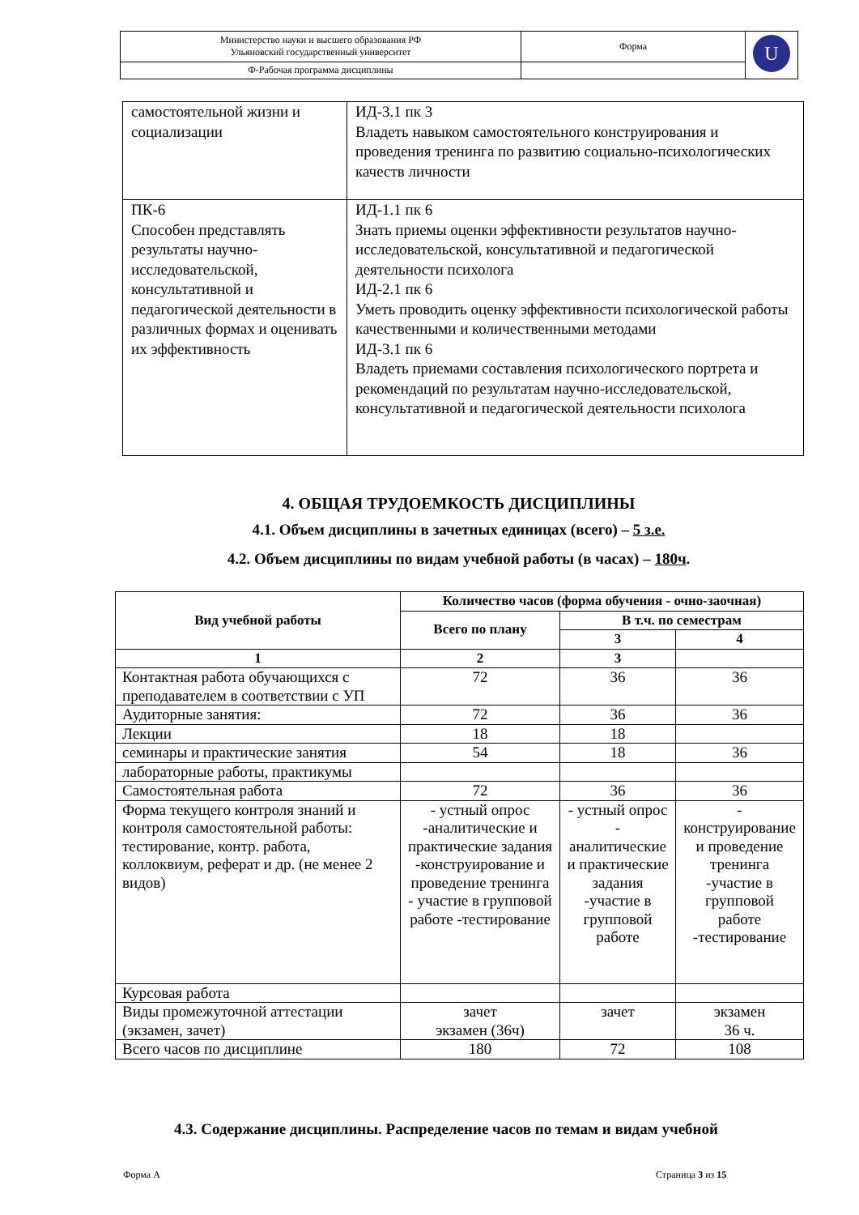| Министерство науки и высшего образования РФ Ульяновский государственный университет | Форма | U |
| Ф-Рабочая программа дисциплины | | |
| самостоятельной жизни и социализации | ИД-3.1 пк 3 Владеть навыком самостоятельного конструирования и проведения тренинга по развитию социально-психологических качеств личности |
| ПК-6 Способен представлять результаты научно-исследовательской, консультативной и педагогической деятельности в различных формах и оценивать их эффективность | ИД-1.1 пк 6 Знать приемы оценки эффективности результатов научно-исследовательской, консультативной и педагогической деятельности психолога ИД-2.1 пк 6 Уметь проводить оценку эффективности психологической работы качественными и количественными методами ИД-3.1 пк 6 Владеть приемами составления психологического портрета и рекомендаций по результатам научно-исследовательской, консультативной и педагогической деятельности психолога |
4. ОБЩАЯ ТРУДОЕМКОСТЬ ДИСЦИПЛИНЫ
4.1. Объем дисциплины в зачетных единицах (всего) – 5 з.е.
4.2. Объем дисциплины по видам учебной работы (в часах) – 180ч.
| Вид учебной работы | Количество часов (форма обучения - очно-заочная) | | |
| --- | --- | --- | --- |
| | Всего по плану | В т.ч. по семестрам | |
| | | 3 | 4 |
| 1 | 2 | 3 | |
| Контактная работа обучающихся с преподавателем в соответствии с УП | 72 | 36 | 36 |
| Аудиторные занятия: | 72 | 36 | 36 |
| Лекции | 18 | 18 | |
| семинары и практические занятия | 54 | 18 | 36 |
| лабораторные работы, практикумы | | | |
| Самостоятельная работа | 72 | 36 | 36 |
| Форма текущего контроля знаний и контроля самостоятельной работы: тестирование, контр. работа, коллоквиум, реферат и др. (не менее 2 видов) | - устный опрос -аналитические и практические задания -конструирование и проведение тренинга - участие в групповой работе -тестирование | - устный опрос - аналитические и практические задания -участие в групповой работе | - конструирование и проведение тренинга -участие в групповой работе -тестирование |
| Курсовая работа | | | |
| Виды промежуточной аттестации (экзамен, зачет) | зачет экзамен (36ч) | зачет | экзамен 36 ч. |
| Всего часов по дисциплине | 180 | 72 | 108 |
4.3. Содержание дисциплины. Распределение часов по темам и видам учебной
Форма А Страница 3 из 15